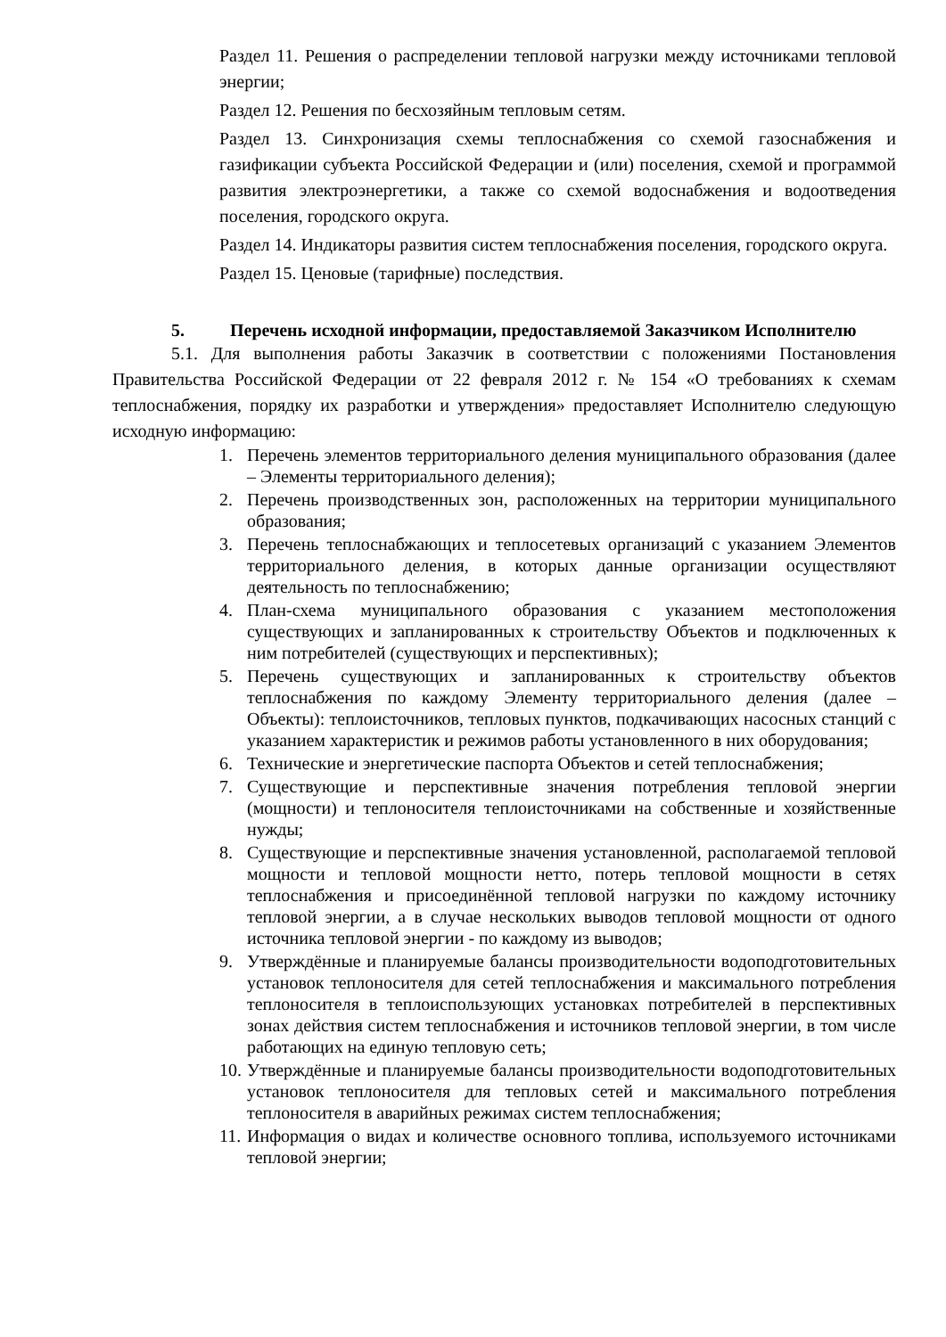Раздел 11. Решения о распределении тепловой нагрузки между источниками тепловой энергии;
Раздел 12. Решения по бесхозяйным тепловым сетям.
Раздел 13. Синхронизация схемы теплоснабжения со схемой газоснабжения и газификации субъекта Российской Федерации и (или) поселения, схемой и программой развития электроэнергетики, а также со схемой водоснабжения и водоотведения поселения, городского округа.
Раздел 14. Индикаторы развития систем теплоснабжения поселения, городского округа.
Раздел 15. Ценовые (тарифные) последствия.
5. Перечень исходной информации, предоставляемой Заказчиком Исполнителю
5.1. Для выполнения работы Заказчик в соответствии с положениями Постановления Правительства Российской Федерации от 22 февраля 2012 г. № 154 «О требованиях к схемам теплоснабжения, порядку их разработки и утверждения» предоставляет Исполнителю следующую исходную информацию:
1. Перечень элементов территориального деления муниципального образования (далее – Элементы территориального деления);
2. Перечень производственных зон, расположенных на территории муниципального образования;
3. Перечень теплоснабжающих и теплосетевых организаций с указанием Элементов территориального деления, в которых данные организации осуществляют деятельность по теплоснабжению;
4. План-схема муниципального образования с указанием местоположения существующих и запланированных к строительству Объектов и подключенных к ним потребителей (существующих и перспективных);
5. Перечень существующих и запланированных к строительству объектов теплоснабжения по каждому Элементу территориального деления (далее – Объекты): теплоисточников, тепловых пунктов, подкачивающих насосных станций с указанием характеристик и режимов работы установленного в них оборудования;
6. Технические и энергетические паспорта Объектов и сетей теплоснабжения;
7. Существующие и перспективные значения потребления тепловой энергии (мощности) и теплоносителя теплоисточниками на собственные и хозяйственные нужды;
8. Существующие и перспективные значения установленной, располагаемой тепловой мощности и тепловой мощности нетто, потерь тепловой мощности в сетях теплоснабжения и присоединённой тепловой нагрузки по каждому источнику тепловой энергии, а в случае нескольких выводов тепловой мощности от одного источника тепловой энергии - по каждому из выводов;
9. Утверждённые и планируемые балансы производительности водоподготовительных установок теплоносителя для сетей теплоснабжения и максимального потребления теплоносителя в теплоиспользующих установках потребителей в перспективных зонах действия систем теплоснабжения и источников тепловой энергии, в том числе работающих на единую тепловую сеть;
10. Утверждённые и планируемые балансы производительности водоподготовительных установок теплоносителя для тепловых сетей и максимального потребления теплоносителя в аварийных режимах систем теплоснабжения;
11. Информация о видах и количестве основного топлива, используемого источниками тепловой энергии;